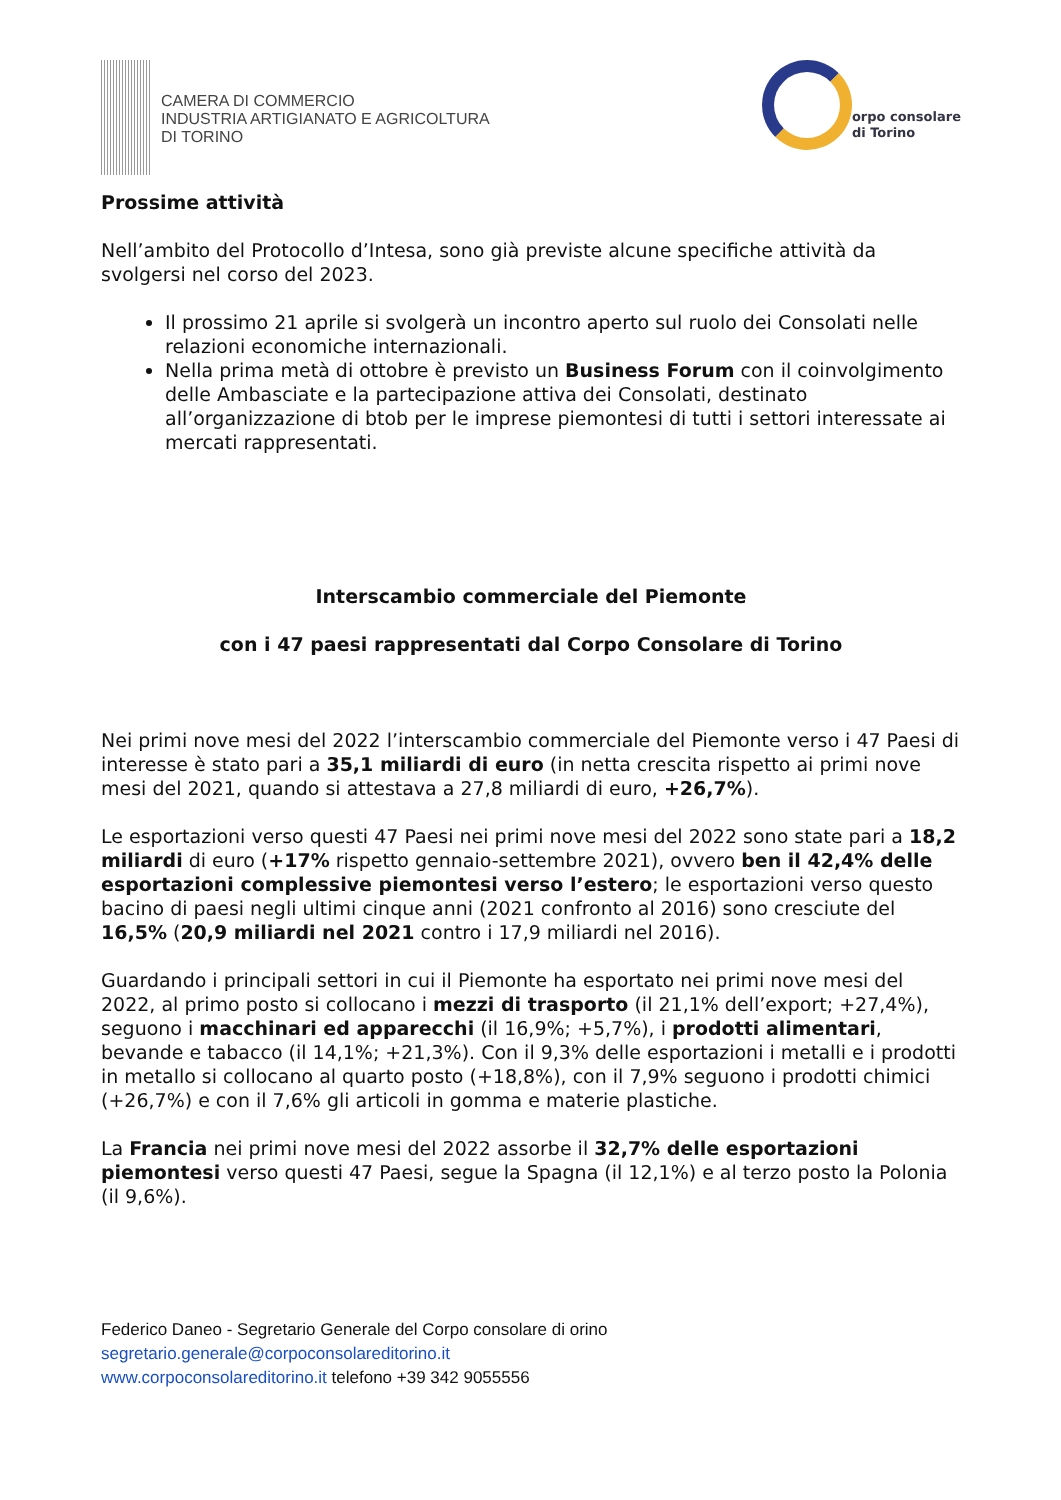CAMERA DI COMMERCIO
INDUSTRIA ARTIGIANATO E AGRICOLTURA
DI TORINO
orpo consolare
di Torino
Prossime attività
Nell’ambito del Protocollo d’Intesa, sono già previste alcune specifiche attività da svolgersi nel corso del 2023.
Il prossimo 21 aprile si svolgerà un incontro aperto sul ruolo dei Consolati nelle relazioni economiche internazionali.
Nella prima metà di ottobre è previsto un Business Forum con il coinvolgimento delle Ambasciate e la partecipazione attiva dei Consolati, destinato all’organizzazione di btob per le imprese piemontesi di tutti i settori interessate ai mercati rappresentati.
Interscambio commerciale del Piemonte
con i 47 paesi rappresentati dal Corpo Consolare di Torino
Nei primi nove mesi del 2022 l’interscambio commerciale del Piemonte verso i 47 Paesi di interesse è stato pari a 35,1 miliardi di euro (in netta crescita rispetto ai primi nove mesi del 2021, quando si attestava a 27,8 miliardi di euro, +26,7%).
Le esportazioni verso questi 47 Paesi nei primi nove mesi del 2022 sono state pari a 18,2 miliardi di euro (+17% rispetto gennaio-settembre 2021), ovvero ben il 42,4% delle esportazioni complessive piemontesi verso l’estero; le esportazioni verso questo bacino di paesi negli ultimi cinque anni (2021 confronto al 2016) sono cresciute del 16,5% (20,9 miliardi nel 2021 contro i 17,9 miliardi nel 2016).
Guardando i principali settori in cui il Piemonte ha esportato nei primi nove mesi del 2022, al primo posto si collocano i mezzi di trasporto (il 21,1% dell’export; +27,4%), seguono i macchinari ed apparecchi (il 16,9%; +5,7%), i prodotti alimentari, bevande e tabacco (il 14,1%; +21,3%). Con il 9,3% delle esportazioni i metalli e i prodotti in metallo si collocano al quarto posto (+18,8%), con il 7,9% seguono i prodotti chimici (+26,7%) e con il 7,6% gli articoli in gomma e materie plastiche.
La Francia nei primi nove mesi del 2022 assorbe il 32,7% delle esportazioni piemontesi verso questi 47 Paesi, segue la Spagna (il 12,1%) e al terzo posto la Polonia (il 9,6%).
Federico Daneo - Segretario Generale del Corpo consolare di orino
segretario.generale@corpoconsolareditorino.it
www.corpoconsolareditorino.it telefono +39 342 9055556